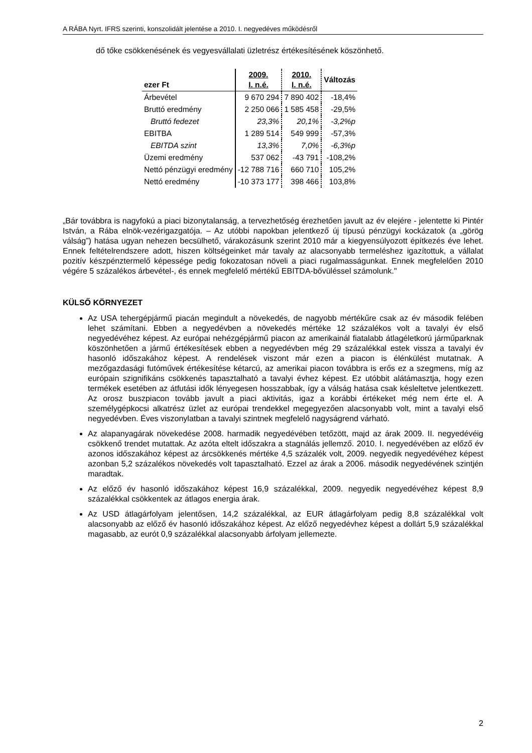A RÁBA Nyrt. IFRS szerinti, konszolidált jelentése a 2010. I. negyedéves működésről
dő tőke csökkenésének és vegyesvállalati üzletrész értékesítésének köszönhető.
| ezer Ft | 2009. I. n.é. | 2010. I. n.é. | Változás |
| --- | --- | --- | --- |
| Árbevétel | 9 670 294 | 7 890 402 | -18,4% |
| Bruttó eredmény | 2 250 066 | 1 585 458 | -29,5% |
| Bruttó fedezet | 23,3% | 20,1% | -3,2%p |
| EBITBA | 1 289 514 | 549 999 | -57,3% |
| EBITDA szint | 13,3% | 7,0% | -6,3%p |
| Üzemi eredmény | 537 062 | -43 791 | -108,2% |
| Nettó pénzügyi eredmény | -12 788 716 | 660 710 | 105,2% |
| Nettó eredmény | -10 373 177 | 398 466 | 103,8% |
„Bár továbbra is nagyfokú a piaci bizonytalanság, a tervezhetőség érezhetően javult az év elejére - jelentette ki Pintér István, a Rába elnök-vezérigazgatója. – Az utóbbi napokban jelentkező új típusú pénzügyi kockázatok (a „görög válság”) hatása ugyan nehezen becsülhető, várakozásunk szerint 2010 már a kiegyensúlyozott építkezés éve lehet. Ennek feltételrendszere adott, hiszen költségeinket már tavaly az alacsonyabb termeléshez igazítottuk, a vállalat pozitív készpénztermelő képessége pedig fokozatosan növeli a piaci rugalmasságunkat. Ennek megfelelően 2010 végére 5 százalékos árbevétel-, és ennek megfelelő mértékű EBITDA-bővüléssel számolunk."
KÜLSŐ KÖRNYEZET
Az USA tehergépjármű piacán megindult a növekedés, de nagyobb mértékűre csak az év második felében lehet számítani. Ebben a negyedévben a növekedés mértéke 12 százalékos volt a tavalyi év első negyedévéhez képest. Az európai nehézgépjármű piacon az amerikainál fiatalabb átlagéletkorú járműparknak köszönhetően a jármű értékesítések ebben a negyedévben még 29 százalékkal estek vissza a tavalyi év hasonló időszakához képest. A rendelések viszont már ezen a piacon is élénkülést mutatnak. A mezőgazdasági futóművek értékesítése kétarcú, az amerikai piacon továbbra is erős ez a szegmens, míg az európain szignifikáns csökkenés tapasztalható a tavalyi évhez képest. Ez utóbbit alátámasztja, hogy ezen termékek esetében az átfutási idők lényegesen hosszabbak, így a válság hatása csak késleltetve jelentkezett. Az orosz buszpiacon tovább javult a piaci aktivitás, igaz a korábbi értékeket még nem érte el. A személygépkocsi alkatrész üzlet az európai trendekkel megegyezően alacsonyabb volt, mint a tavalyi első negyedévben. Éves viszonylatban a tavalyi szintnek megfelelő nagyságrend várható.
Az alapanyagárak növekedése 2008. harmadik negyedévében tetőzött, majd az árak 2009. II. negyedévéig csökkenő trendet mutattak. Az azóta eltelt időszakra a stagnálás jellemző. 2010. I. negyedévében az előző év azonos időszakához képest az árcsökkenés mértéke 4,5 százalék volt, 2009. negyedik negyedévéhez képest azonban 5,2 százalékos növekedés volt tapasztalható. Ezzel az árak a 2006. második negyedévének szintjén maradtak.
Az előző év hasonló időszakához képest 16,9 százalékkal, 2009. negyedik negyedévéhez képest 8,9 százalékkal csökkentek az átlagos energia árak.
Az USD átlagárfolyam jelentősen, 14,2 százalékkal, az EUR átlagárfolyam pedig 8,8 százalékkal volt alacsonyabb az előző év hasonló időszakához képest. Az előző negyedévhez képest a dollárt 5,9 százalékkal magasabb, az eurót 0,9 százalékkal alacsonyabb árfolyam jellemezte.
2